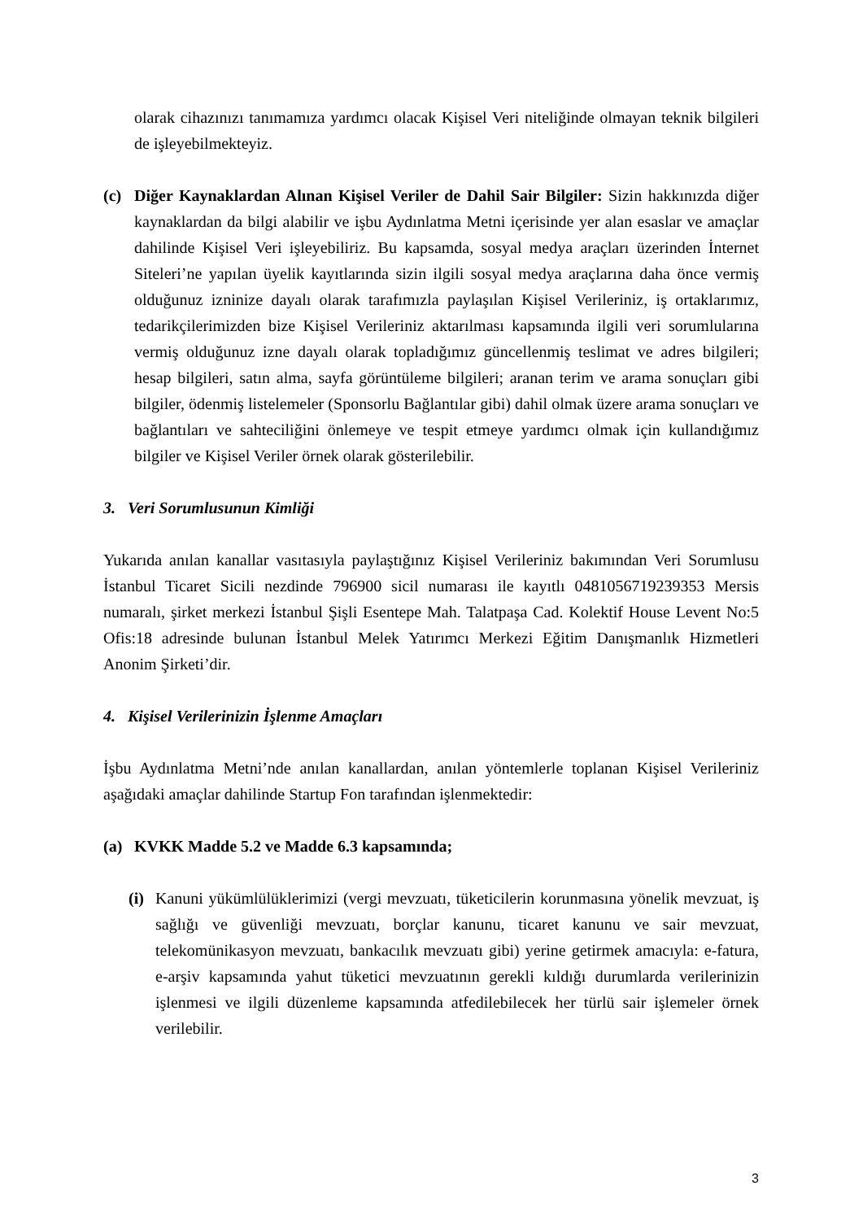olarak cihazınızı tanımamıza yardımcı olacak Kişisel Veri niteliğinde olmayan teknik bilgileri de işleyebilmekteyiz.
(c) Diğer Kaynaklardan Alınan Kişisel Veriler de Dahil Sair Bilgiler: Sizin hakkınızda diğer kaynaklardan da bilgi alabilir ve işbu Aydınlatma Metni içerisinde yer alan esaslar ve amaçlar dahilinde Kişisel Veri işleyebiliriz. Bu kapsamda, sosyal medya araçları üzerinden İnternet Siteleri’ne yapılan üyelik kayıtlarında sizin ilgili sosyal medya araçlarına daha önce vermiş olduğunuz izninize dayalı olarak tarafımızla paylaşılan Kişisel Verileriniz, iş ortaklarımız, tedarikçilerimizden bize Kişisel Verileriniz aktarılması kapsamında ilgili veri sorumlularına vermiş olduğunuz izne dayalı olarak topladığımız güncellenmiş teslimat ve adres bilgileri; hesap bilgileri, satın alma, sayfa görüntüleme bilgileri; aranan terim ve arama sonuçları gibi bilgiler, ödenmiş listelemeler (Sponsorlu Bağlantılar gibi) dahil olmak üzere arama sonuçları ve bağlantıları ve sahteciliğini önlemeye ve tespit etmeye yardımcı olmak için kullandığımız bilgiler ve Kişisel Veriler örnek olarak gösterilebilir.
3. Veri Sorumlusunun Kimliği
Yukarıda anılan kanallar vasıtasıyla paylaştığınız Kişisel Verileriniz bakımından Veri Sorumlusu İstanbul Ticaret Sicili nezdinde 796900 sicil numarası ile kayıtlı 0481056719239353 Mersis numaralı, şirket merkezi İstanbul Şişli Esentepe Mah. Talatpaşa Cad. Kolektif House Levent No:5 Ofis:18 adresinde bulunan İstanbul Melek Yatırımcı Merkezi Eğitim Danışmanlık Hizmetleri Anonim Şirketi’dir.
4. Kişisel Verilerinizin İşlenme Amaçları
İşbu Aydınlatma Metni’nde anılan kanallardan, anılan yöntemlerle toplanan Kişisel Verileriniz aşağıdaki amaçlar dahilinde Startup Fon tarafından işlenmektedir:
(a) KVKK Madde 5.2 ve Madde 6.3 kapsamında;
(i)
Kanuni yükümlülüklerimizi (vergi mevzuatı, tüketicilerin korunmasına yönelik mevzuat, iş sağlığı ve güvenliği mevzuatı, borçlar kanunu, ticaret kanunu ve sair mevzuat, telekomünikasyon mevzuatı, bankacılık mevzuatı gibi) yerine getirmek amacıyla: e-fatura, e-arşiv kapsamında yahut tüketici mevzuatının gerekli kıldığı durumlarda verilerinizin işlenmesi ve ilgili düzenleme kapsamında atfedilebilecek her türlü sair işlemeler örnek verilebilir.
3